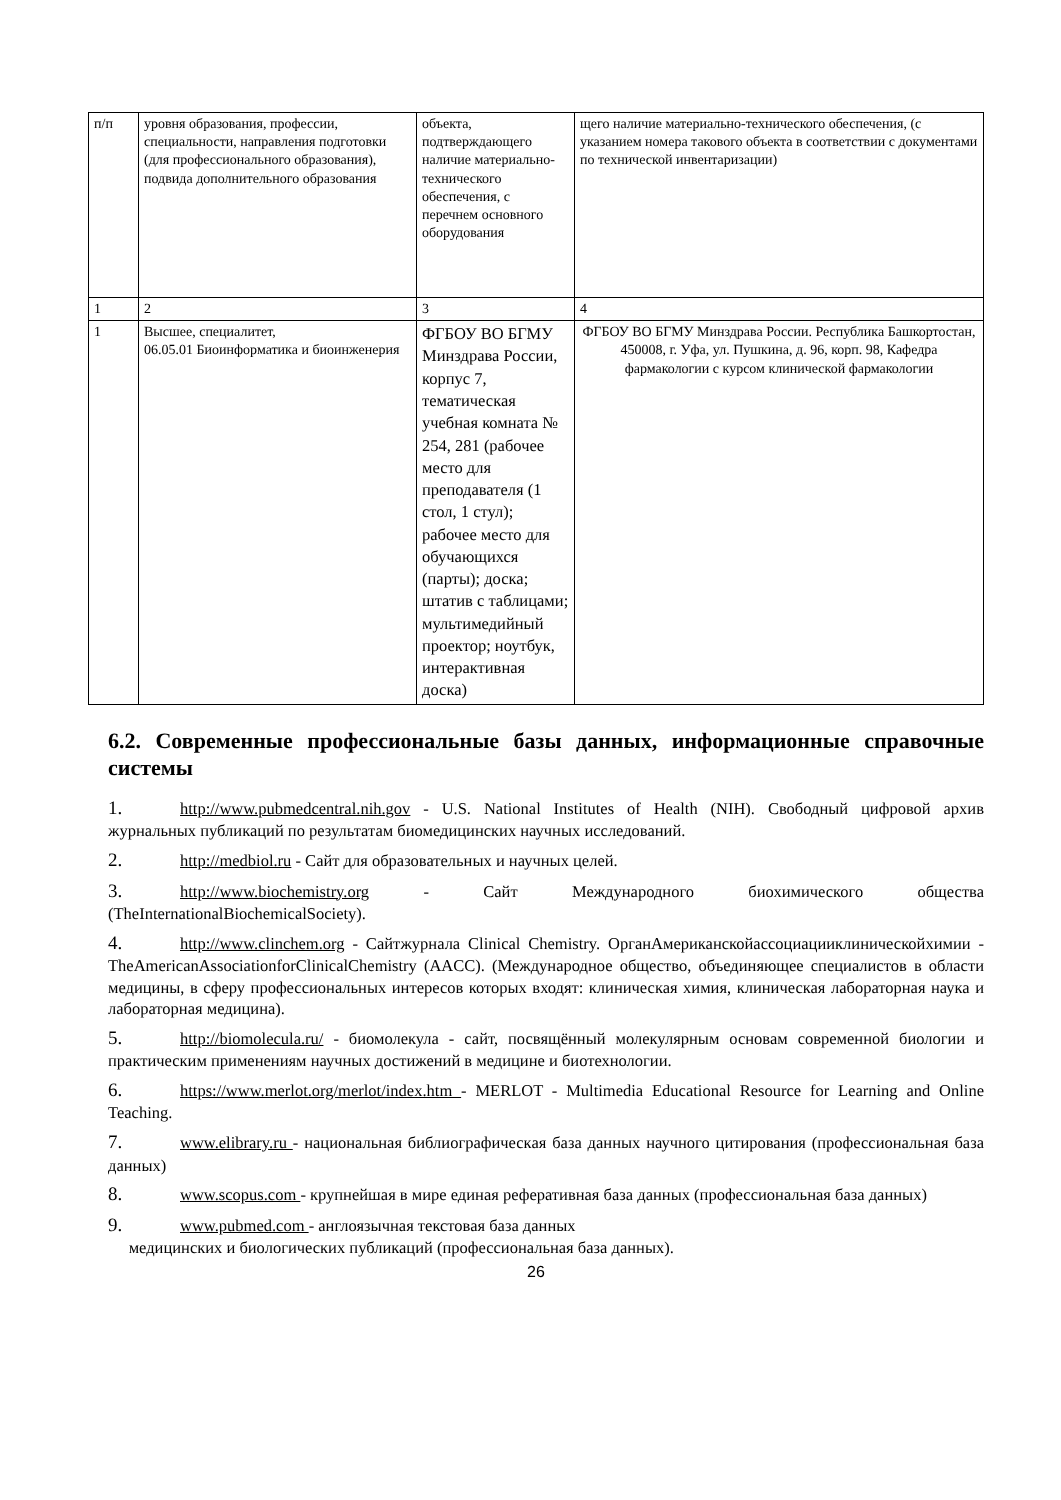| п/п | уровня образования, профессии, специальности, направления подготовки (для профессионального образования), подвида дополнительного образования | объекта, подтверждающего наличие материально-технического обеспечения, с перечнем основного оборудования | щего наличие материально-технического обеспечения, (с указанием номера такового объекта в соответствии с документами по технической инвентаризации) |
| 1 | 2 | 3 | 4 |
| 1 | Высшее, специалитет, 06.05.01 Биоинформатика и биоинженерия | ФГБОУ ВО БГМУ Минздрава России, корпус 7, тематическая учебная комната № 254, 281 (рабочее место для преподавателя (1 стол, 1 стул); рабочее место для обучающихся (парты); доска; штатив с таблицами; мультимедийный проектор; ноутбук, интерактивная доска) | ФГБОУ ВО БГМУ Минздрава России. Республика Башкортостан, 450008, г. Уфа, ул. Пушкина, д. 96, корп. 98, Кафедра фармакологии с курсом клинической фармакологии |
6.2. Современные профессиональные базы данных, информационные справочные системы
1. http://www.pubmedcentral.nih.gov - U.S. National Institutes of Health (NIH). Свободный цифровой архив журнальных публикаций по результатам биомедицинских научных исследований.
2. http://medbiol.ru - Сайт для образовательных и научных целей.
3. http://www.biochemistry.org - Сайт Международного биохимического общества (TheInternationalBiochemicalSociety).
4. http://www.clinchem.org - Сайтжурнала Clinical Chemistry. ОрганАмериканскойассоциацииклиническойхимии - TheAmericanAssociationforClinicalChemistry (AACC). (Международное общество, объединяющее специалистов в области медицины, в сферу профессиональных интересов которых входят: клиническая химия, клиническая лабораторная наука и лабораторная медицина).
5. http://biomolecula.ru/ - биомолекула - сайт, посвящённый молекулярным основам современной биологии и практическим применениям научных достижений в медицине и биотехнологии.
6. https://www.merlot.org/merlot/index.htm - MERLOT - Multimedia Educational Resource for Learning and Online Teaching.
7. www.elibrary.ru - национальная библиографическая база данных научного цитирования (профессиональная база данных)
8. www.scopus.com - крупнейшая в мире единая реферативная база данных (профессиональная база данных)
9. www.pubmed.com - англоязычная текстовая база данных
медицинских и биологических публикаций (профессиональная база данных).
26